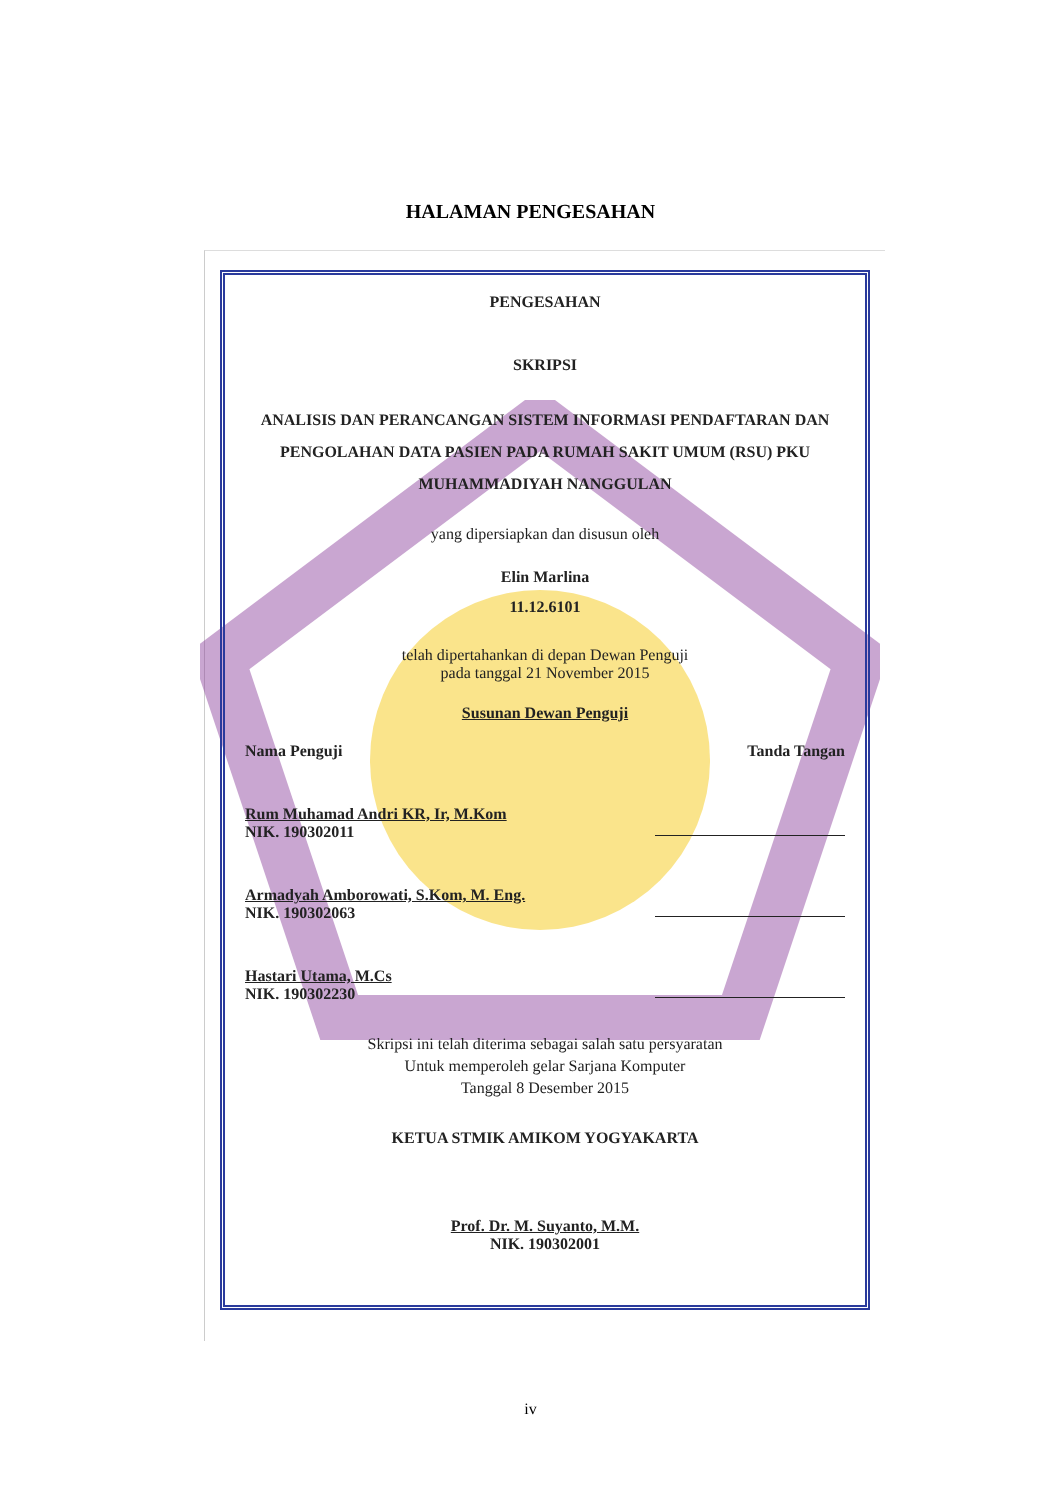HALAMAN PENGESAHAN
PENGESAHAN
SKRIPSI
ANALISIS DAN PERANCANGAN SISTEM INFORMASI PENDAFTARAN DAN PENGOLAHAN DATA PASIEN PADA RUMAH SAKIT UMUM (RSU) PKU MUHAMMADIYAH NANGGULAN
yang dipersiapkan dan disusun oleh
Elin Marlina
11.12.6101
telah dipertahankan di depan Dewan Penguji
pada tanggal 21 November 2015
Susunan Dewan Penguji
Nama Penguji Tanda Tangan
Rum Muhamad Andri KR, Ir, M.Kom
NIK. 190302011
Armadyah Amborowati, S.Kom, M. Eng.
NIK. 190302063
Hastari Utama, M.Cs
NIK. 190302230
Skripsi ini telah diterima sebagai salah satu persyaratan
Untuk memperoleh gelar Sarjana Komputer
Tanggal 8 Desember 2015
KETUA STMIK AMIKOM YOGYAKARTA
Prof. Dr. M. Suyanto, M.M.
NIK. 190302001
iv